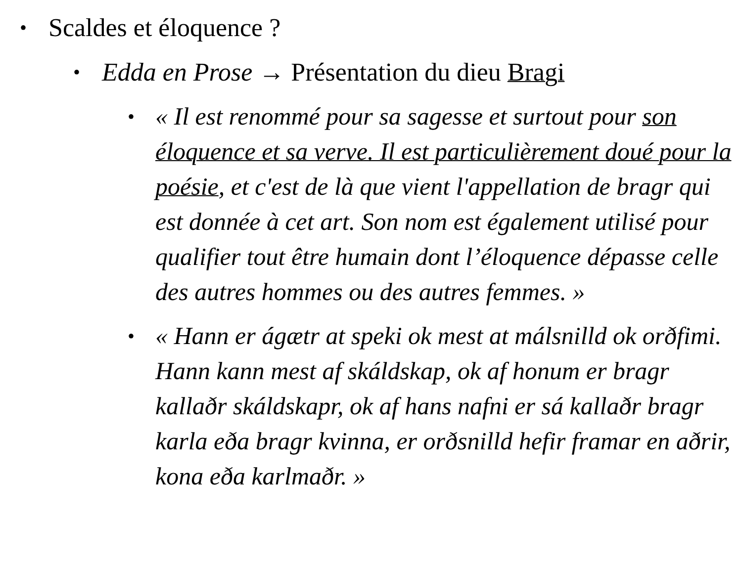• Scaldes et éloquence ?
• Edda en Prose → Présentation du dieu Bragi
• « Il est renommé pour sa sagesse et surtout pour son éloquence et sa verve. Il est particulièrement doué pour la poésie, et c'est de là que vient l'appellation de bragr qui est donnée à cet art. Son nom est également utilisé pour qualifier tout être humain dont l’éloquence dépasse celle des autres hommes ou des autres femmes. »
• « Hann er ágætr at speki ok mest at málsnilld ok orðfimi. Hann kann mest af skáldskap, ok af honum er bragr kallaðr skáldskapr, ok af hans nafni er sá kallaðr bragr karla eða bragr kvinna, er orðsnilld hefir framar en aðrir, kona eða karlmaðr. »